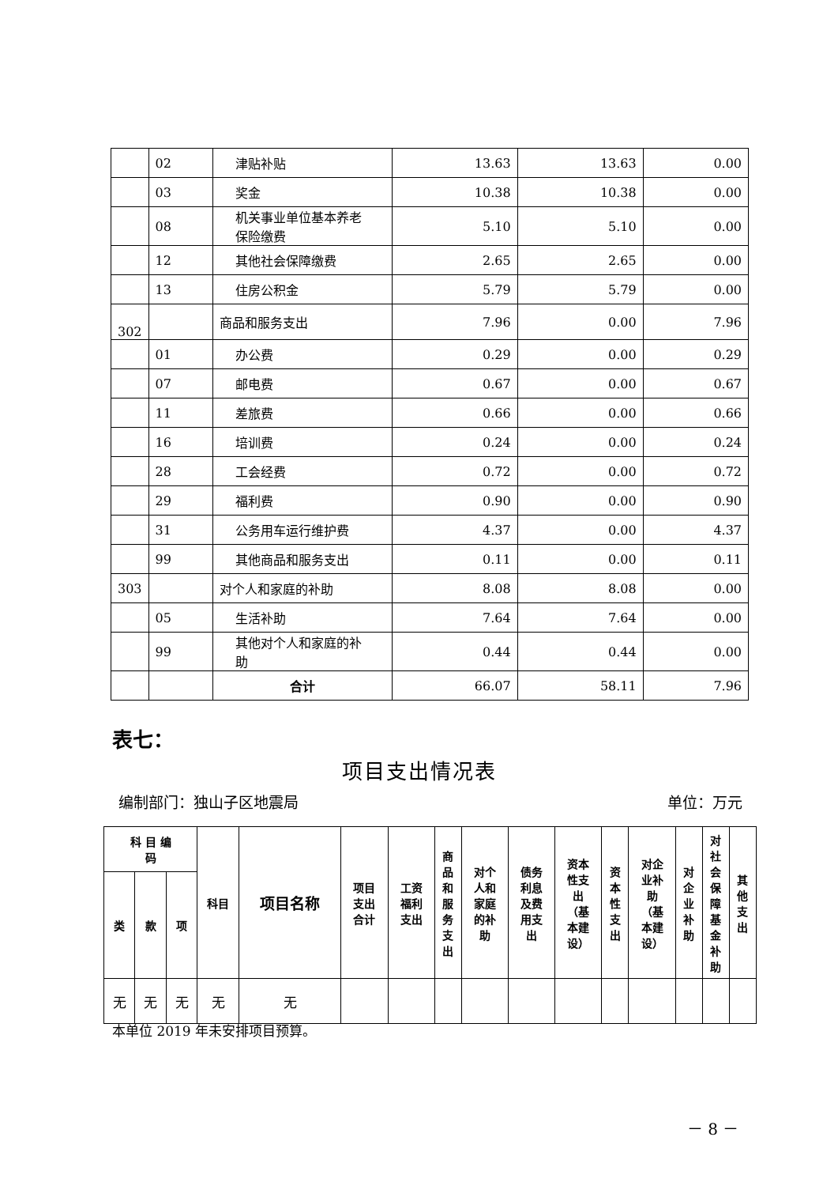| | 02 | 津贴补贴 | 13.63 | 13.63 | 0.00 |
| | 03 | 奖金 | 10.38 | 10.38 | 0.00 |
| | 08 | 机关事业单位基本养老 保险缴费 | 5.10 | 5.10 | 0.00 |
| | 12 | 其他社会保障缴费 | 2.65 | 2.65 | 0.00 |
| | 13 | 住房公积金 | 5.79 | 5.79 | 0.00 |
| 302 | | 商品和服务支出 | 7.96 | 0.00 | 7.96 |
| | 01 | 办公费 | 0.29 | 0.00 | 0.29 |
| | 07 | 邮电费 | 0.67 | 0.00 | 0.67 |
| | 11 | 差旅费 | 0.66 | 0.00 | 0.66 |
| | 16 | 培训费 | 0.24 | 0.00 | 0.24 |
| | 28 | 工会经费 | 0.72 | 0.00 | 0.72 |
| | 29 | 福利费 | 0.90 | 0.00 | 0.90 |
| | 31 | 公务用车运行维护费 | 4.37 | 0.00 | 4.37 |
| | 99 | 其他商品和服务支出 | 0.11 | 0.00 | 0.11 |
| 303 | | 对个人和家庭的补助 | 8.08 | 8.08 | 0.00 |
| | 05 | 生活补助 | 7.64 | 7.64 | 0.00 |
| | 99 | 其他对个人和家庭的补 助 | 0.44 | 0.44 | 0.00 |
| | | 合计 | 66.07 | 58.11 | 7.96 |
表七：
项目支出情况表
编制部门：独山子区地震局 单位：万元
| 科 目 编 码 | | | 科目 | 项目名称 | 项目 支出 合计 | 工资 福利 支出 | 商 品 和 服 务 支 出 | 对个 人和 家庭 的补 助 | 债务 利息 及费 用支 出 | 资本 性支 出 （基 本建 设） | 资 本 性 支 出 | 对企 业补 助 （基 本建 设） | 对 企 业 补 助 | 对 社 会 保 障 基 金 补 助 | 其 他 支 出 |
| --- | --- | --- | --- | --- | --- | --- | --- | --- | --- | --- | --- | --- | --- | --- | --- |
| 类 | 款 | 项 | | | | | | | | | | | | | |
| 无 | 无 | 无 | 无 | 无 | | | | | | | | | | | |
本单位 2019 年未安排项目预算。
－ 8 －